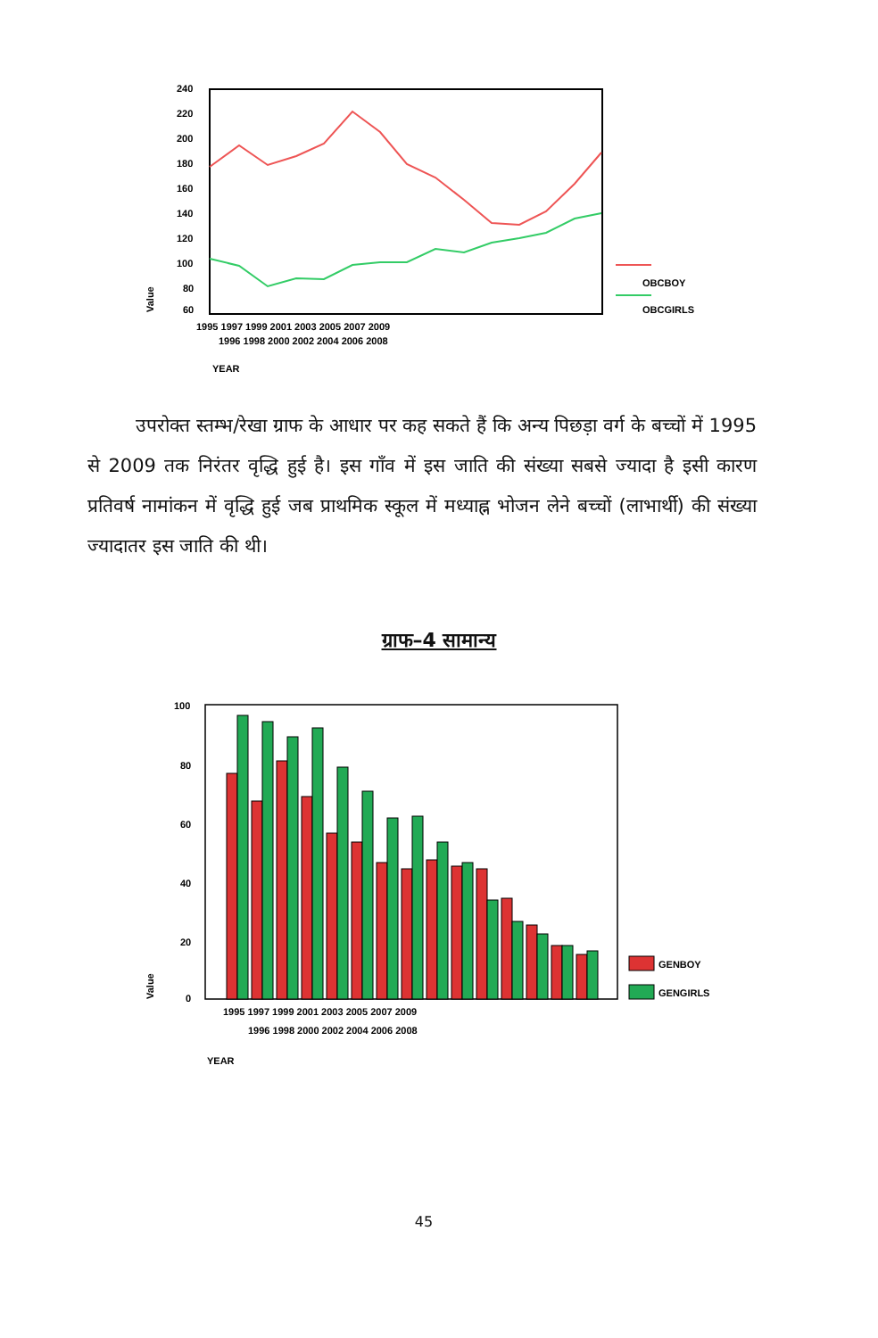240
220
200
180
160
140
120
100
80
60
Value
1995 1997 1999 2001 2003 2005 2007 2009
1996 1998 2000 2002 2004 2006 2008
YEAR
OBCBOY
OBCGIRLS
उपरोक्त स्तम्भ/रेखा ग्राफ के आधार पर कह सकते हैं कि अन्य पिछड़ा वर्ग के बच्चों में 1995 से 2009 तक निरंतर वृद्धि हुई है। इस गाँव में इस जाति की संख्या सबसे ज्यादा है इसी कारण प्रतिवर्ष नामांकन में वृद्धि हुई जब प्राथमिक स्कूल में मध्याह्न भोजन लेने बच्चों (लाभार्थी) की संख्या ज्यादातर इस जाति की थी।
ग्राफ–4 सामान्य
100
80
60
40
20
0
Value
GENBOY
GENGIRLS
1995 1997 1999 2001 2003 2005 2007 2009
1996 1998 2000 2002 2004 2006 2008
YEAR
45